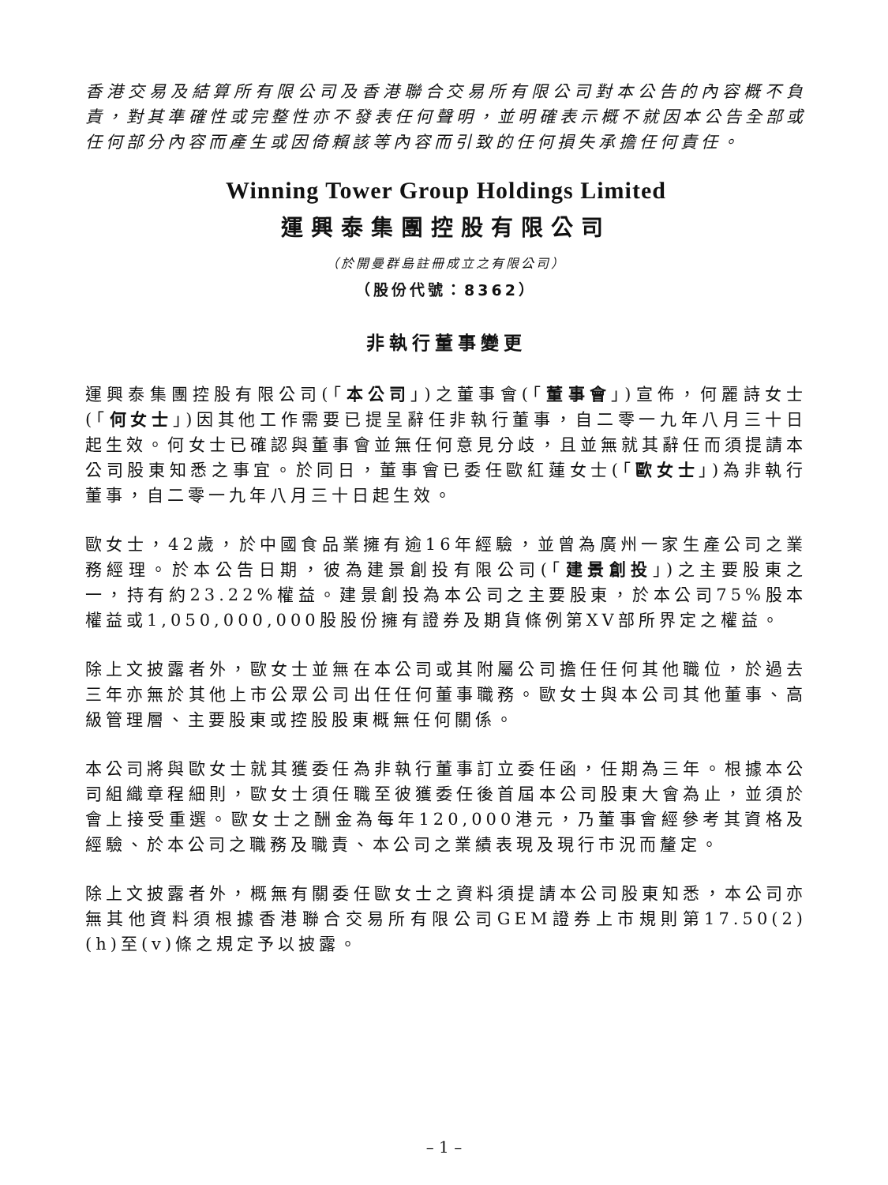香港交易及結算所有限公司及香港聯合交易所有限公司對本公告的內容概不負責，對其準確性或完整性亦不發表任何聲明，並明確表示概不就因本公告全部或任何部分內容而產生或因倚賴該等內容而引致的任何損失承擔任何責任。
Winning Tower Group Holdings Limited
運興泰集團控股有限公司
（於開曼群島註冊成立之有限公司）
（股份代號：8362）
非執行董事變更
運興泰集團控股有限公司(「本公司」)之董事會(「董事會」)宣佈，何麗詩女士(「何女士」)因其他工作需要已提呈辭任非執行董事，自二零一九年八月三十日起生效。何女士已確認與董事會並無任何意見分歧，且並無就其辭任而須提請本公司股東知悉之事宜。於同日，董事會已委任歐紅蓮女士(「歐女士」)為非執行董事，自二零一九年八月三十日起生效。
歐女士，42歲，於中國食品業擁有逾16年經驗，並曾為廣州一家生產公司之業務經理。於本公告日期，彼為建景創投有限公司(「建景創投」)之主要股東之一，持有約23.22%權益。建景創投為本公司之主要股東，於本公司75%股本權益或1,050,000,000股股份擁有證券及期貨條例第XV部所界定之權益。
除上文披露者外，歐女士並無在本公司或其附屬公司擔任任何其他職位，於過去三年亦無於其他上市公眾公司出任任何董事職務。歐女士與本公司其他董事、高級管理層、主要股東或控股股東概無任何關係。
本公司將與歐女士就其獲委任為非執行董事訂立委任函，任期為三年。根據本公司組織章程細則，歐女士須任職至彼獲委任後首屆本公司股東大會為止，並須於會上接受重選。歐女士之酬金為每年120,000港元，乃董事會經參考其資格及經驗、於本公司之職務及職責、本公司之業績表現及現行市況而釐定。
除上文披露者外，概無有關委任歐女士之資料須提請本公司股東知悉，本公司亦無其他資料須根據香港聯合交易所有限公司GEM證券上市規則第17.50(2)(h)至(v)條之規定予以披露。
– 1 –